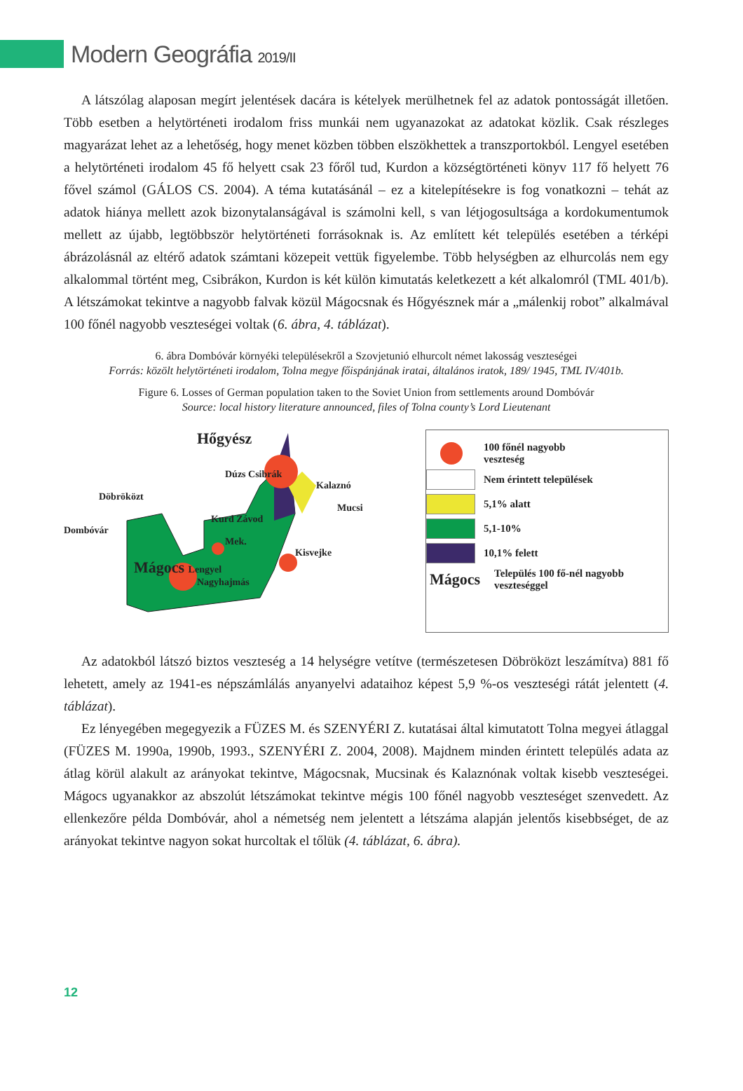Modern Geográfia 2019/II
A látszólag alaposan megírt jelentések dacára is kételyek merülhetnek fel az adatok pontosságát illetően. Több esetben a helytörténeti irodalom friss munkái nem ugyanazokat az adatokat közlik. Csak részleges magyarázat lehet az a lehetőség, hogy menet közben többen elszökhettek a transzportokból. Lengyel esetében a helytörténeti irodalom 45 fő helyett csak 23 főről tud, Kurdon a községtörténeti könyv 117 fő helyett 76 fővel számol (GÁLOS CS. 2004). A téma kutatásánál – ez a kitelepítésekre is fog vonatkozni – tehát az adatok hiánya mellett azok bizonytalanságával is számolni kell, s van létjogosultsága a kordokumentumok mellett az újabb, legtöbbször helytörténeti forrásoknak is. Az említett két település esetében a térképi ábrázolásnál az eltérő adatok számtani közepeit vettük figyelembe. Több helységben az elhurcolás nem egy alkalommal történt meg, Csibrákon, Kurdon is két külön kimutatás keletkezett a két alkalomról (TML 401/b). A létszámokat tekintve a nagyobb falvak közül Mágocsnak és Hőgyésznek már a „málenkij robot” alkalmával 100 főnél nagyobb veszteségei voltak (6. ábra, 4. táblázat).
6. ábra Dombóvár környéki településekről a Szovjetunió elhurcolt német lakosság veszteségei
Forrás: közölt helytörténeti irodalom, Tolna megye főispánjának iratai, általános iratok, 189/ 1945, TML IV/401b.
Figure 6. Losses of German population taken to the Soviet Union from settlements around Dombóvár
Source: local history literature announced, files of Tolna county’s Lord Lieutenant
Hőgyész
Dúzs Csibrák
Kalaznó
Döbröközt
Mucsi
Kurd Závod
Dombóvár
Mek.
Kisvejke
Mágocs Lengyel
Nagyhajmás
100 főnél nagyobb
veszteség
Nem érintett települések
5,1% alatt
5,1-10%
10,1% felett
Mágocs Település 100 fő-nél nagyobb
veszteséggel
Az adatokból látszó biztos veszteség a 14 helységre vetítve (természetesen Döbröközt leszámítva) 881 fő lehetett, amely az 1941-es népszámlálás anyanyelvi adataihoz képest 5,9 %-os veszteségi rátát jelentett (4. táblázat).
Ez lényegében megegyezik a FÜZES M. és SZENYÉRI Z. kutatásai által kimutatott Tolna megyei átlaggal (FÜZES M. 1990a, 1990b, 1993., SZENYÉRI Z. 2004, 2008). Majdnem minden érintett település adata az átlag körül alakult az arányokat tekintve, Mágocsnak, Mucsinak és Kalaznónak voltak kisebb veszteségei. Mágocs ugyanakkor az abszolút létszámokat tekintve mégis 100 főnél nagyobb veszteséget szenvedett. Az ellenkezőre példa Dombóvár, ahol a németség nem jelentett a létszáma alapján jelentős kisebbséget, de az arányokat tekintve nagyon sokat hurcoltak el tőlük (4. táblázat, 6. ábra).
12